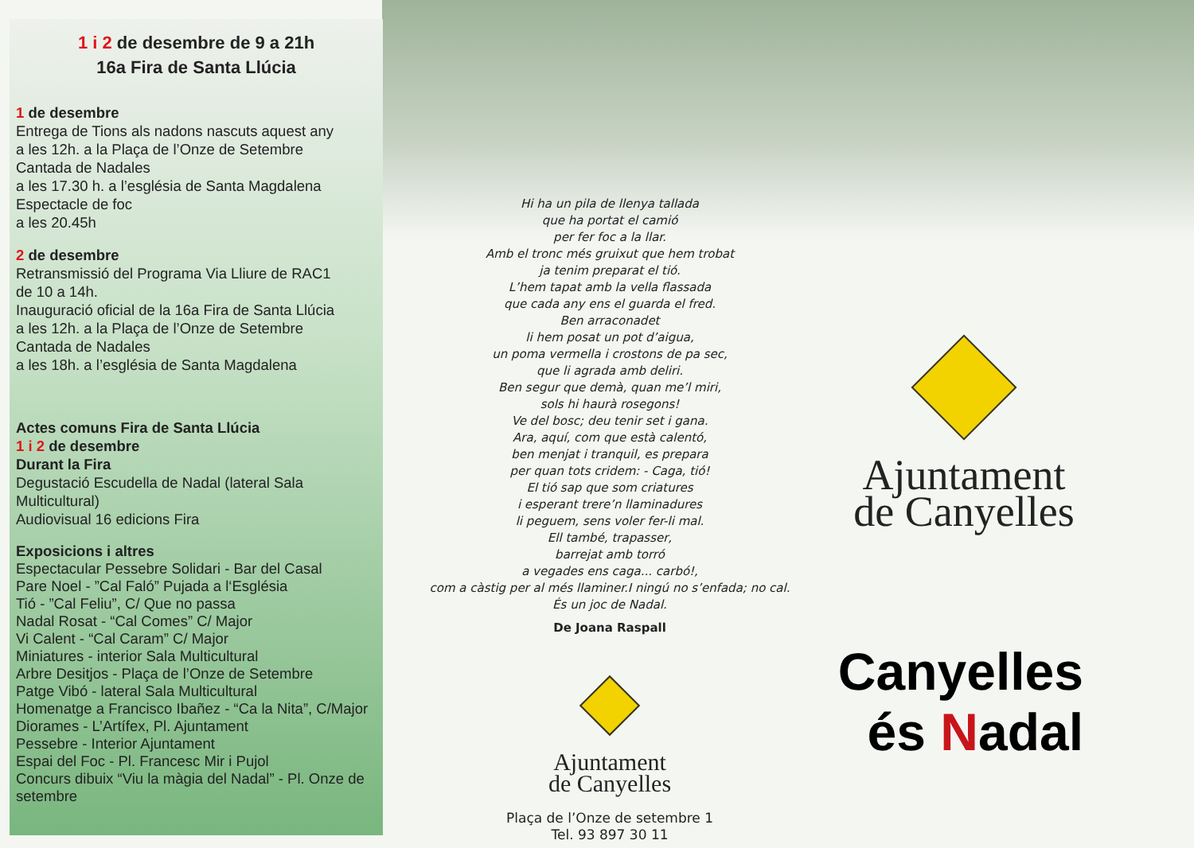1 i 2 de desembre de 9 a 21h
16a Fira de Santa Llúcia
1 de desembre
Entrega de Tions als nadons nascuts aquest any
a les 12h. a la Plaça de l’Onze de Setembre
Cantada de Nadales
a les 17.30 h. a l’església de Santa Magdalena
Espectacle de foc
a les 20.45h
2 de desembre
Retransmissió del Programa Via Lliure de RAC1
de 10 a 14h.
Inauguració oficial de la 16a Fira de Santa Llúcia
a les 12h. a la Plaça de l’Onze de Setembre
Cantada de Nadales
a les 18h. a l’església de Santa Magdalena
Actes comuns Fira de Santa Llúcia
1 i 2 de desembre
Durant la Fira
Degustació Escudella de Nadal (lateral Sala Multicultural)
Audiovisual 16 edicions Fira
Exposicions i altres
Espectacular Pessebre Solidari - Bar del Casal
Pare Noel - ”Cal Faló” Pujada a l‘Església
Tió - ”Cal Feliu”, C/ Que no passa
Nadal Rosat - “Cal Comes” C/ Major
Vi Calent - “Cal Caram” C/ Major
Miniatures - interior Sala Multicultural
Arbre Desitjos - Plaça de l’Onze de Setembre
Patge Vibó - lateral Sala Multicultural
Homenatge a Francisco Ibañez - “Ca la Nita”, C/Major
Diorames - L’Artífex, Pl. Ajuntament
Pessebre - Interior Ajuntament
Espai del Foc - Pl. Francesc Mir i Pujol
Concurs dibuix “Viu la màgia del Nadal” - Pl. Onze de setembre
Hi ha un pila de llenya tallada
que ha portat el camió
per fer foc a la llar.
Amb el tronc més gruixut que hem trobat
ja tenim preparat el tió.
L’hem tapat amb la vella flassada
que cada any ens el guarda el fred.
Ben arraconadet
li hem posat un pot d’aigua,
un poma vermella i crostons de pa sec,
que li agrada amb deliri.
Ben segur que demà, quan me’l miri,
sols hi haurà rosegons!
Ve del bosc; deu tenir set i gana.
Ara, aquí, com que està calentó,
ben menjat i tranquil, es prepara
per quan tots cridem: - Caga, tió!
El tió sap que som criatures
i esperant trere’n llaminadures
li peguem, sens voler fer-li mal.
Ell també, trapasser,
barrejat amb torró
a vegades ens caga... carbó!,
com a càstig per al més llaminer.I ningú no s’enfada; no cal.
És un joc de Nadal.
De Joana Raspall
Ajuntament
de Canyelles
Plaça de l’Onze de setembre 1
Tel. 93 897 30 11
Ajuntament
de Canyelles
Canyelles
és Nadal